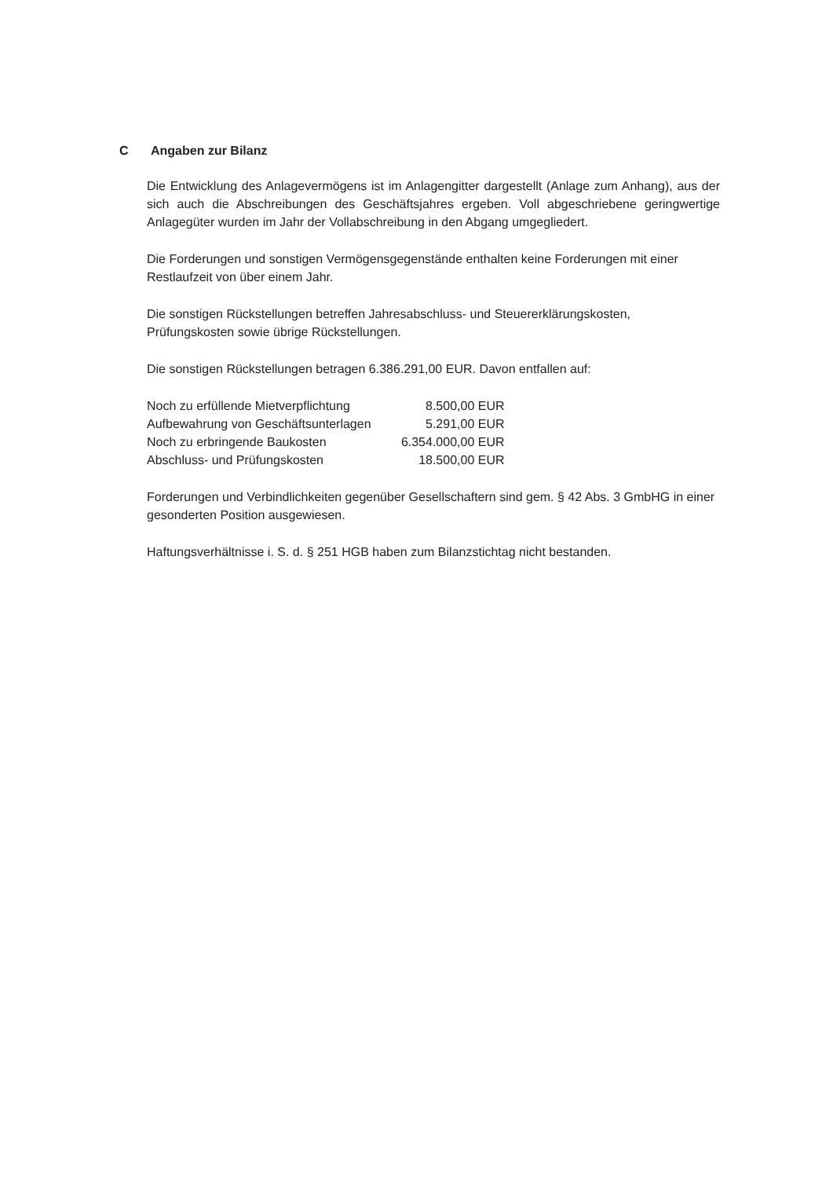C Angaben zur Bilanz
Die Entwicklung des Anlagevermögens ist im Anlagengitter dargestellt (Anlage zum Anhang), aus der sich auch die Abschreibungen des Geschäftsjahres ergeben. Voll abgeschriebene geringwertige Anlagegüter wurden im Jahr der Vollabschreibung in den Abgang umgegliedert.
Die Forderungen und sonstigen Vermögensgegenstände enthalten keine Forderungen mit einer Restlaufzeit von über einem Jahr.
Die sonstigen Rückstellungen betreffen Jahresabschluss- und Steuererklärungskosten, Prüfungskosten sowie übrige Rückstellungen.
Die sonstigen Rückstellungen betragen 6.386.291,00 EUR. Davon entfallen auf:
| Noch zu erfüllende Mietverpflichtung | 8.500,00 EUR |
| Aufbewahrung von Geschäftsunterlagen | 5.291,00 EUR |
| Noch zu erbringende Baukosten | 6.354.000,00 EUR |
| Abschluss- und Prüfungskosten | 18.500,00 EUR |
Forderungen und Verbindlichkeiten gegenüber Gesellschaftern sind gem. § 42 Abs. 3 GmbHG in einer gesonderten Position ausgewiesen.
Haftungsverhältnisse i. S. d. § 251 HGB haben zum Bilanzstichtag nicht bestanden.